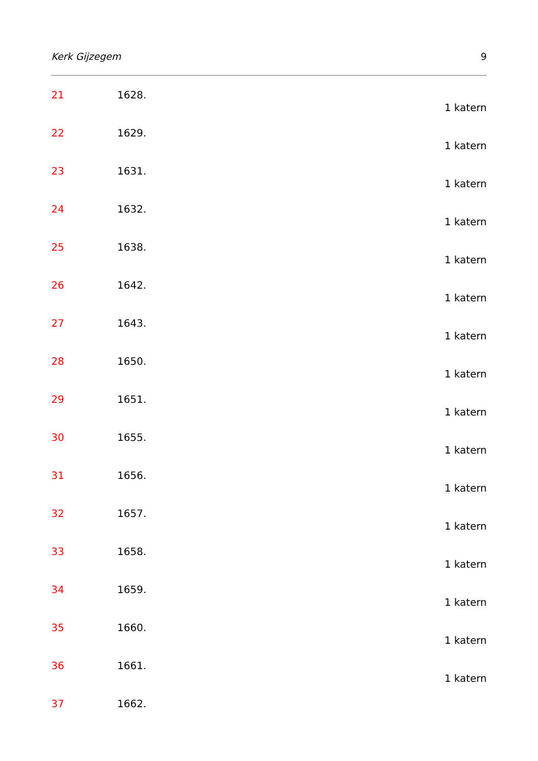Kerk Gijzegem 9
21 1628.
1 katern
22 1629.
1 katern
23 1631.
1 katern
24 1632.
1 katern
25 1638.
1 katern
26 1642.
1 katern
27 1643.
1 katern
28 1650.
1 katern
29 1651.
1 katern
30 1655.
1 katern
31 1656.
1 katern
32 1657.
1 katern
33 1658.
1 katern
34 1659.
1 katern
35 1660.
1 katern
36 1661.
1 katern
37 1662.